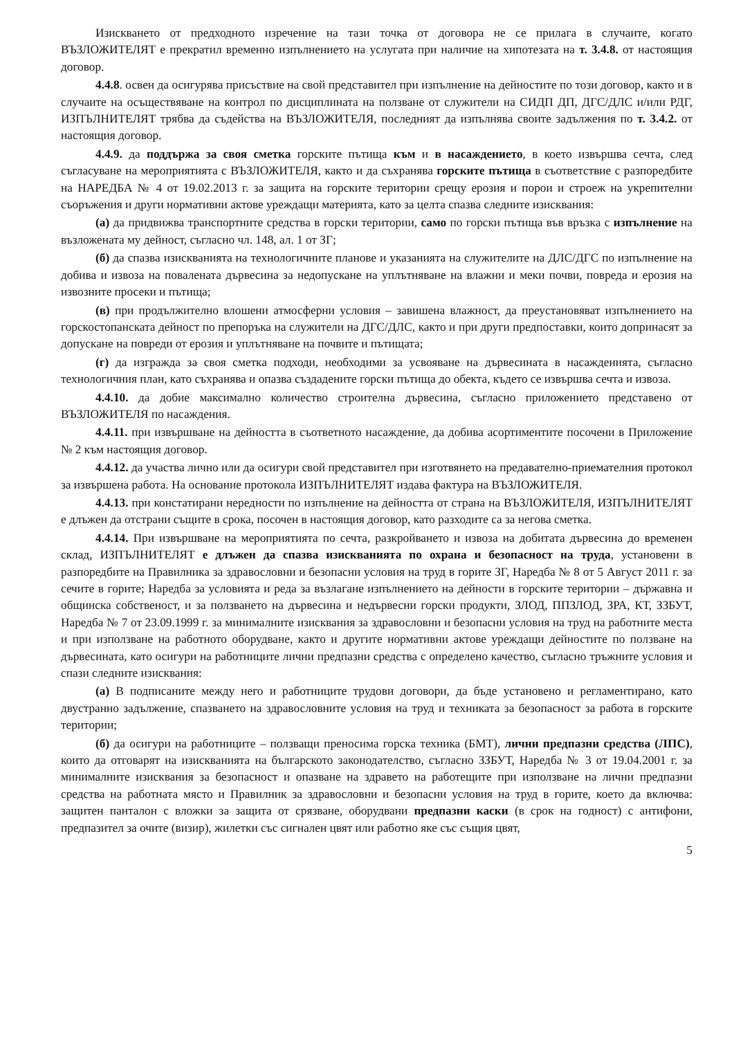Изискването от предходното изречение на тази точка от договора не се прилага в случаите, когато ВЪЗЛОЖИТЕЛЯТ е прекратил временно изпълнението на услугата при наличие на хипотезата на т. 3.4.8. от настоящия договор.
4.4.8. освен да осигурява присъствие на свой представител при изпълнение на дейностите по този договор, както и в случаите на осъществяване на контрол по дисциплината на ползване от служители на СИДП ДП, ДГС/ДЛС и/или РДГ, ИЗПЪЛНИТЕЛЯТ трябва да съдейства на ВЪЗЛОЖИТЕЛЯ, последният да изпълнява своите задължения по т. 3.4.2. от настоящия договор.
4.4.9. да поддържа за своя сметка горските пътища към и в насаждението, в което извършва сечта, след съгласуване на мероприятията с ВЪЗЛОЖИТЕЛЯ, както и да съхранява горските пътища в съответствие с разпоредбите на НАРЕДБА № 4 от 19.02.2013 г. за защита на горските територии срещу ерозия и порои и строеж на укрепителни съоръжения и други нормативни актове уреждащи материята, като за целта спазва следните изисквания:
(а) да придвижва транспортните средства в горски територии, само по горски пътища във връзка с изпълнение на възложената му дейност, съгласно чл. 148, ал. 1 от ЗГ;
(б) да спазва изискванията на технологичните планове и указанията на служителите на ДЛС/ДГС по изпълнение на добива и извоза на повалената дървесина за недопускане на уплътняване на влажни и меки почви, повреда и ерозия на извозните просеки и пътища;
(в) при продължително влошени атмосферни условия – завишена влажност, да преустановяват изпълнението на горскостопанската дейност по препоръка на служители на ДГС/ДЛС, както и при други предпоставки, които допринасят за допускане на повреди от ерозия и уплътняване на почвите и пътищата;
(г) да изгражда за своя сметка подходи, необходими за усвояване на дървесината в насажденията, съгласно технологичния план, като съхранява и опазва създадените горски пътища до обекта, където се извършва сечта и извоза.
4.4.10. да добие максимално количество строителна дървесина, съгласно приложението представено от ВЪЗЛОЖИТЕЛЯ по насаждения.
4.4.11. при извършване на дейността в съответното насаждение, да добива асортиментите посочени в Приложение № 2 към настоящия договор.
4.4.12. да участва лично или да осигури свой представител при изготвянето на предавателно-приемателния протокол за извършена работа. На основание протокола ИЗПЪЛНИТЕЛЯТ издава фактура на ВЪЗЛОЖИТЕЛЯ.
4.4.13. при констатирани нередности по изпълнение на дейността от страна на ВЪЗЛОЖИТЕЛЯ, ИЗПЪЛНИТЕЛЯТ е длъжен да отстрани същите в срока, посочен в настоящия договор, като разходите са за негова сметка.
4.4.14. При извършване на мероприятията по сечта, разкройването и извоза на добитата дървесина до временен склад, ИЗПЪЛНИТЕЛЯТ е длъжен да спазва изискванията по охрана и безопасност на труда, установени в разпоредбите на Правилника за здравословни и безопасни условия на труд в горите ЗГ, Наредба № 8 от 5 Август 2011 г. за сечите в горите; Наредба за условията и реда за възлагане изпълнението на дейности в горските територии – държавна и общинска собственост, и за ползването на дървесина и недървесни горски продукти, ЗЛОД, ППЗЛОД, ЗРА, КТ, ЗЗБУТ, Наредба № 7 от 23.09.1999 г. за минималните изисквания за здравословни и безопасни условия на труд на работните места и при използване на работното оборудване, както и другите нормативни актове уреждащи дейностите по ползване на дървесината, като осигури на работниците лични предпазни средства с определено качество, съгласно тръжните условия и спази следните изисквания:
(а) В подписаните между него и работниците трудови договори, да бъде установено и регламентирано, като двустранно задължение, спазването на здравословните условия на труд и техниката за безопасност за работа в горските територии;
(б) да осигури на работниците – ползващи преносима горска техника (БМТ), лични предпазни средства (ЛПС), които да отговарят на изискванията на българското законодателство, съгласно ЗЗБУТ, Наредба № 3 от 19.04.2001 г. за минималните изисквания за безопасност и опазване на здравето на работещите при използване на лични предпазни средства на работната място и Правилник за здравословни и безопасни условия на труд в горите, което да включва: защитен панталон с вложки за защита от срязване, оборудвани предпазни каски (в срок на годност) с антифони, предпазител за очите (визир), жилетки със сигнален цвят или работно яке със същия цвят,
5